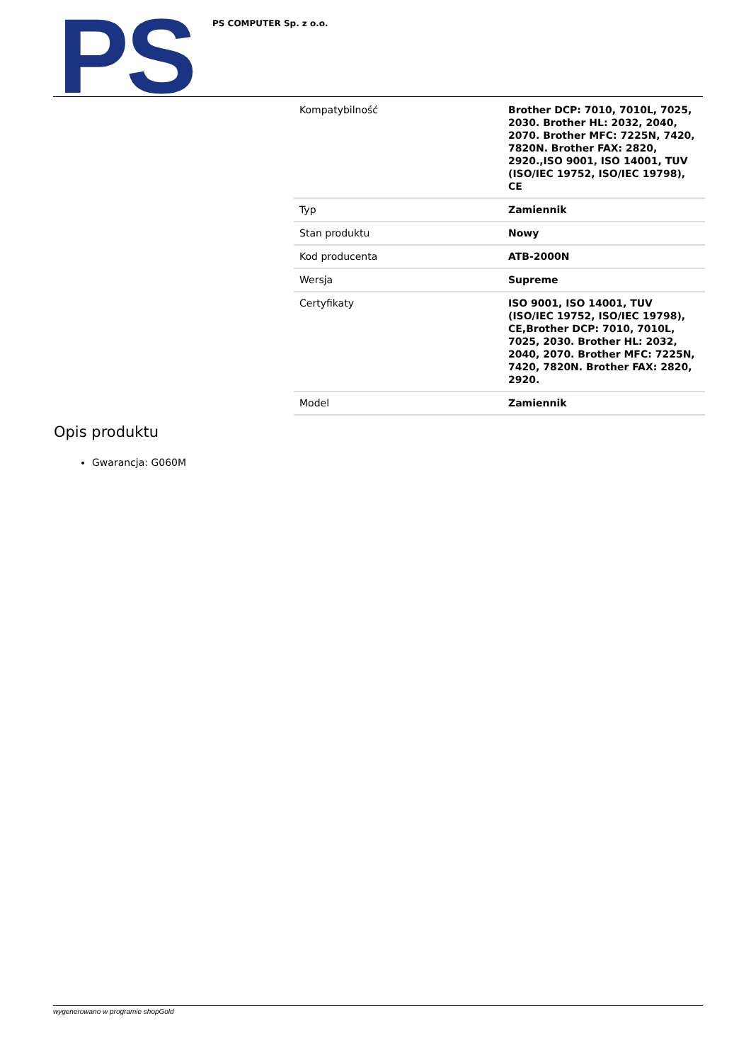PS PS COMPUTER Sp. z o.o.
| Kompatybilność | Brother DCP: 7010, 7010L, 7025, 2030. Brother HL: 2032, 2040, 2070. Brother MFC: 7225N, 7420, 7820N. Brother FAX: 2820, 2920.,ISO 9001, ISO 14001, TUV (ISO/IEC 19752, ISO/IEC 19798), CE |
| Typ | Zamiennik |
| Stan produktu | Nowy |
| Kod producenta | ATB-2000N |
| Wersja | Supreme |
| Certyfikaty | ISO 9001, ISO 14001, TUV (ISO/IEC 19752, ISO/IEC 19798), CE,Brother DCP: 7010, 7010L, 7025, 2030. Brother HL: 2032, 2040, 2070. Brother MFC: 7225N, 7420, 7820N. Brother FAX: 2820, 2920. |
| Model | Zamiennik |
Opis produktu
Gwarancja: G060M
wygenerowano w programie shopGold